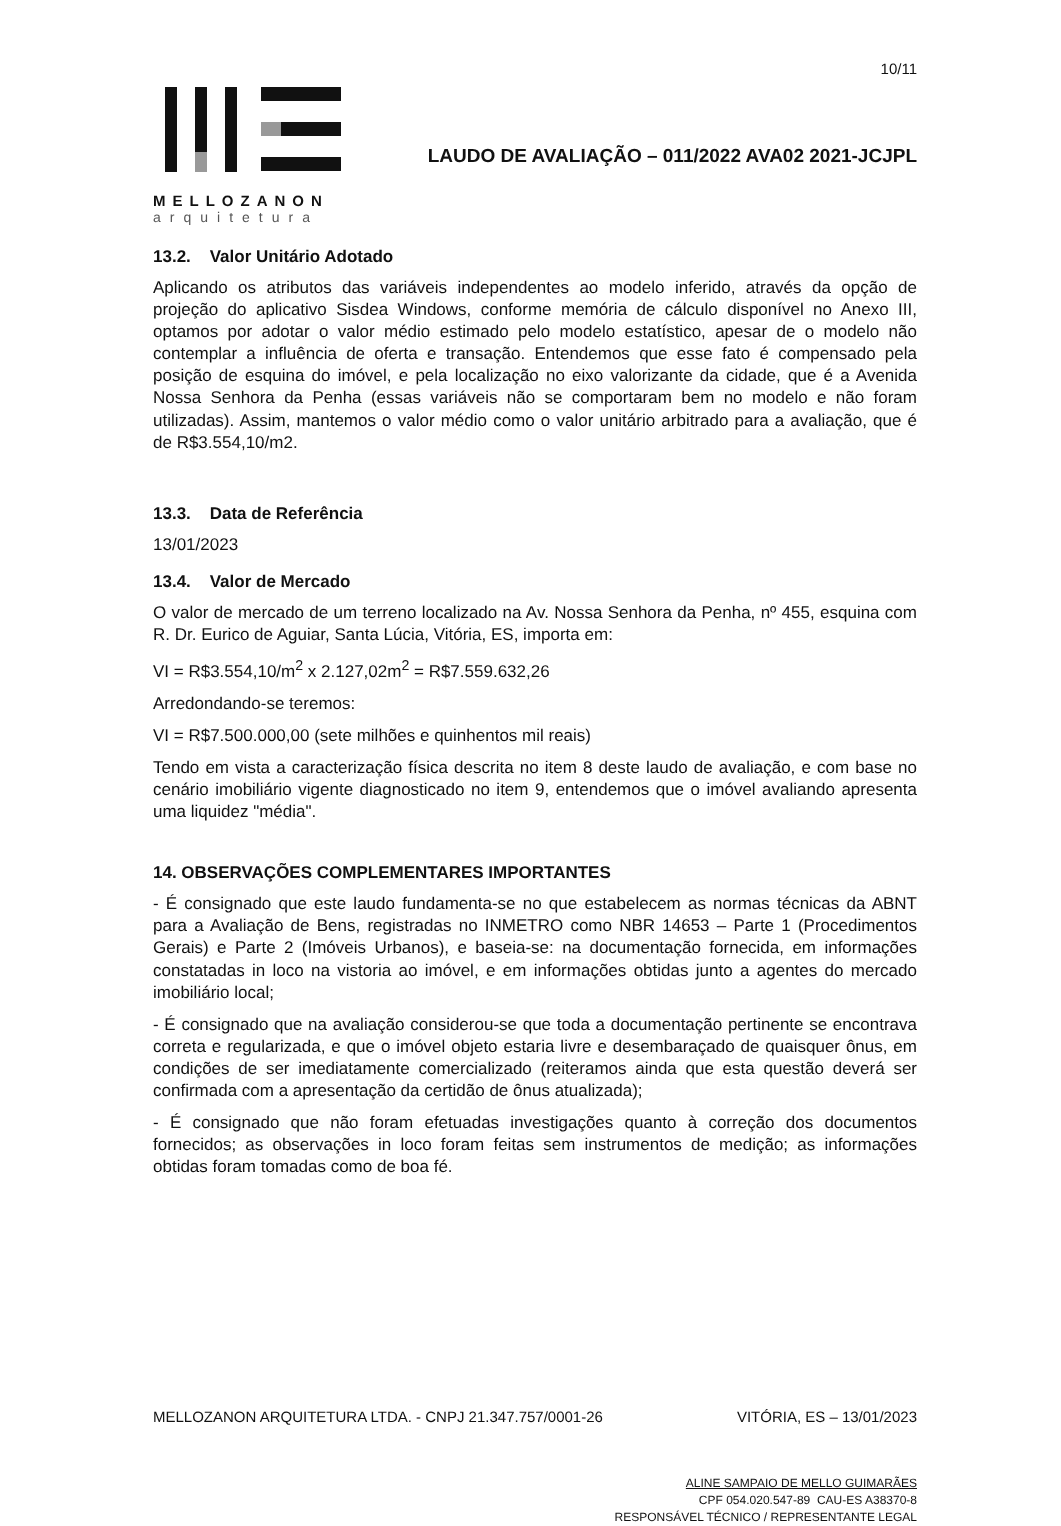10/11
MELLOZANON
arquitetura
LAUDO DE AVALIAÇÃO – 011/2022 AVA02 2021-JCJPL
13.2. Valor Unitário Adotado
Aplicando os atributos das variáveis independentes ao modelo inferido, através da opção de projeção do aplicativo Sisdea Windows, conforme memória de cálculo disponível no Anexo III, optamos por adotar o valor médio estimado pelo modelo estatístico, apesar de o modelo não contemplar a influência de oferta e transação. Entendemos que esse fato é compensado pela posição de esquina do imóvel, e pela localização no eixo valorizante da cidade, que é a Avenida Nossa Senhora da Penha (essas variáveis não se comportaram bem no modelo e não foram utilizadas). Assim, mantemos o valor médio como o valor unitário arbitrado para a avaliação, que é de R$3.554,10/m2.
13.3. Data de Referência
13/01/2023
13.4. Valor de Mercado
O valor de mercado de um terreno localizado na Av. Nossa Senhora da Penha, nº 455, esquina com R. Dr. Eurico de Aguiar, Santa Lúcia, Vitória, ES, importa em:
VI = R$3.554,10/m<sup>2</sup> x 2.127,02m<sup>2</sup> = R$7.559.632,26
Arredondando-se teremos:
VI = R$7.500.000,00 (sete milhões e quinhentos mil reais)
Tendo em vista a caracterização física descrita no item 8 deste laudo de avaliação, e com base no cenário imobiliário vigente diagnosticado no item 9, entendemos que o imóvel avaliando apresenta uma liquidez "média".
14. OBSERVAÇÕES COMPLEMENTARES IMPORTANTES
- É consignado que este laudo fundamenta-se no que estabelecem as normas técnicas da ABNT para a Avaliação de Bens, registradas no INMETRO como NBR 14653 – Parte 1 (Procedimentos Gerais) e Parte 2 (Imóveis Urbanos), e baseia-se: na documentação fornecida, em informações constatadas in loco na vistoria ao imóvel, e em informações obtidas junto a agentes do mercado imobiliário local;
- É consignado que na avaliação considerou-se que toda a documentação pertinente se encontrava correta e regularizada, e que o imóvel objeto estaria livre e desembaraçado de quaisquer ônus, em condições de ser imediatamente comercializado (reiteramos ainda que esta questão deverá ser confirmada com a apresentação da certidão de ônus atualizada);
- É consignado que não foram efetuadas investigações quanto à correção dos documentos fornecidos; as observações in loco foram feitas sem instrumentos de medição; as informações obtidas foram tomadas como de boa fé.
MELLOZANON ARQUITETURA LTDA. - CNPJ 21.347.757/0001-26 VITÓRIA, ES – 13/01/2023
ALINE SAMPAIO DE MELLO GUIMARÃES
CPF 054.020.547-89 CAU-ES A38370-8
RESPONSÁVEL TÉCNICO / REPRESENTANTE LEGAL